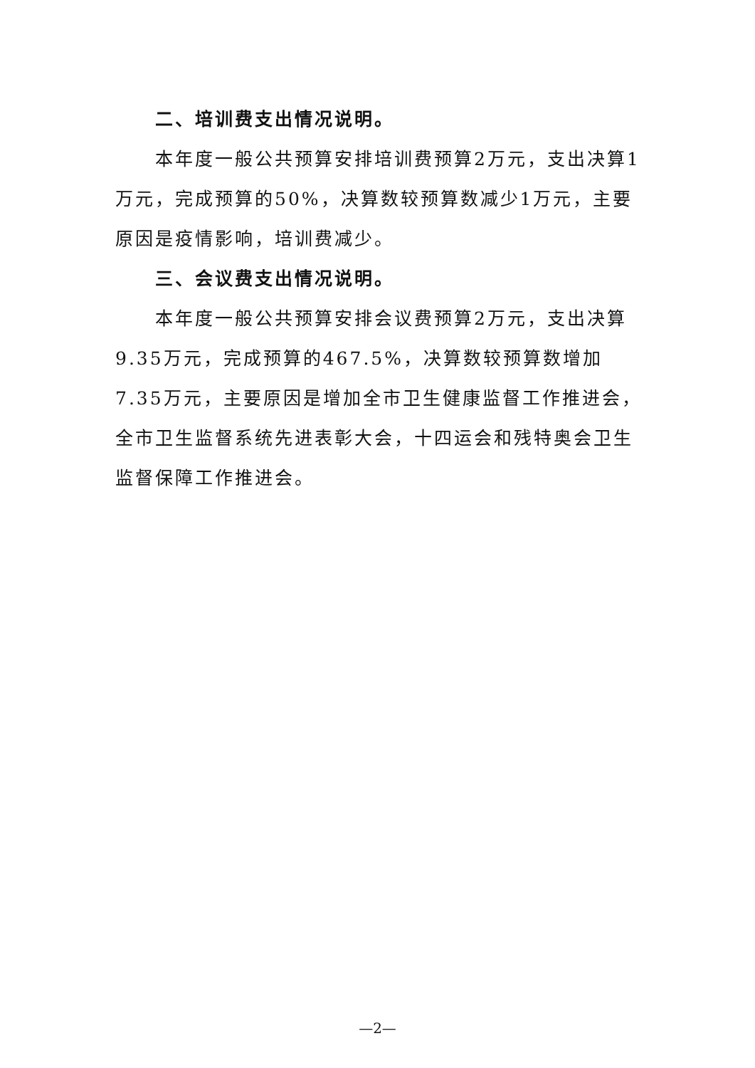二、培训费支出情况说明。
本年度一般公共预算安排培训费预算2万元，支出决算1万元，完成预算的50%，决算数较预算数减少1万元，主要原因是疫情影响，培训费减少。
三、会议费支出情况说明。
本年度一般公共预算安排会议费预算2万元，支出决算9.35万元，完成预算的467.5%，决算数较预算数增加7.35万元，主要原因是增加全市卫生健康监督工作推进会，全市卫生监督系统先进表彰大会，十四运会和残特奥会卫生监督保障工作推进会。
—2—